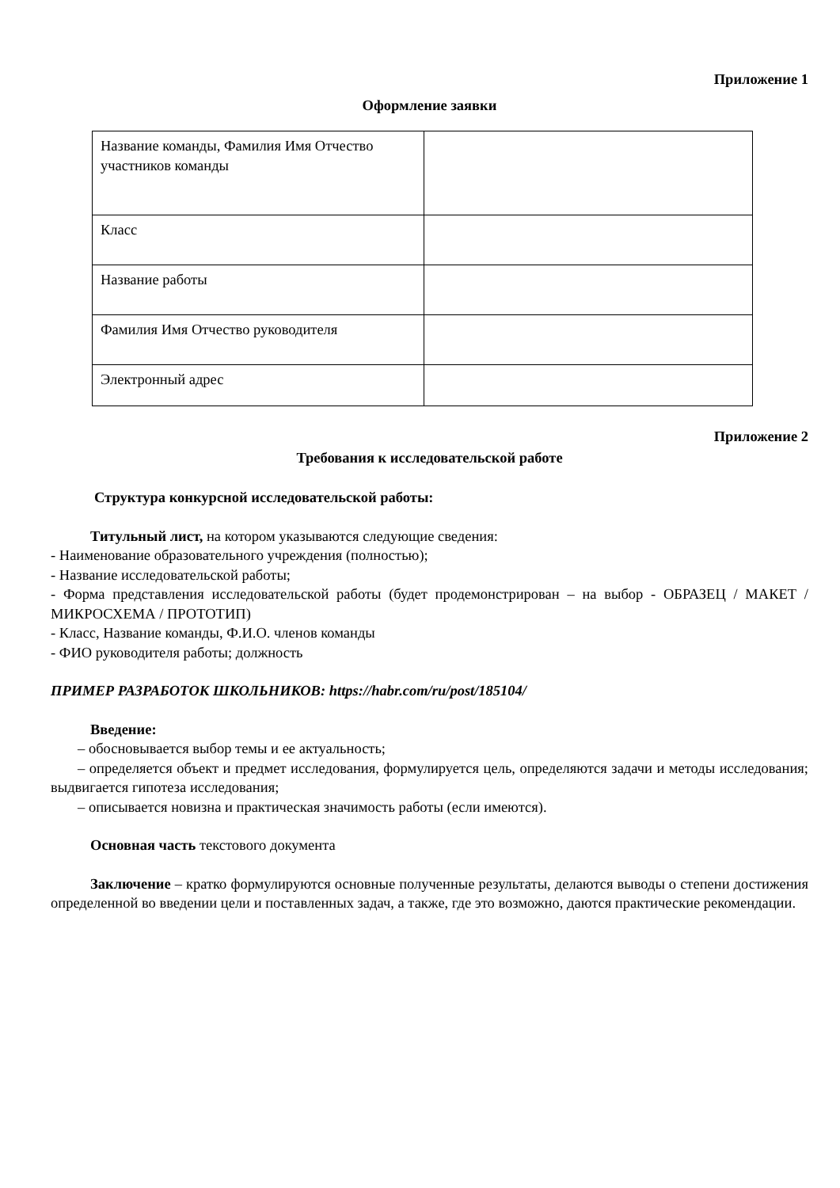Приложение 1
Оформление заявки
| Название команды, Фамилия Имя Отчество участников команды | |
| Класс | |
| Название работы | |
| Фамилия Имя Отчество руководителя | |
| Электронный адрес | |
Приложение 2
Требования к исследовательской работе
Структура конкурсной исследовательской работы:
Титульный лист, на котором указываются следующие сведения:
- Наименование образовательного учреждения (полностью);
- Название исследовательской работы;
- Форма представления исследовательской работы (будет продемонстрирован – на выбор - ОБРАЗЕЦ / МАКЕТ / МИКРОСХЕМА / ПРОТОТИП)
- Класс, Название команды, Ф.И.О. членов команды
- ФИО руководителя работы; должность
ПРИМЕР РАЗРАБОТОК ШКОЛЬНИКОВ: https://habr.com/ru/post/185104/
Введение:
– обосновывается выбор темы и ее актуальность;
– определяется объект и предмет исследования, формулируется цель, определяются задачи и методы исследования; выдвигается гипотеза исследования;
– описывается новизна и практическая значимость работы (если имеются).
Основная часть текстового документа
Заключение – кратко формулируются основные полученные результаты, делаются выводы о степени достижения определенной во введении цели и поставленных задач, а также, где это возможно, даются практические рекомендации.